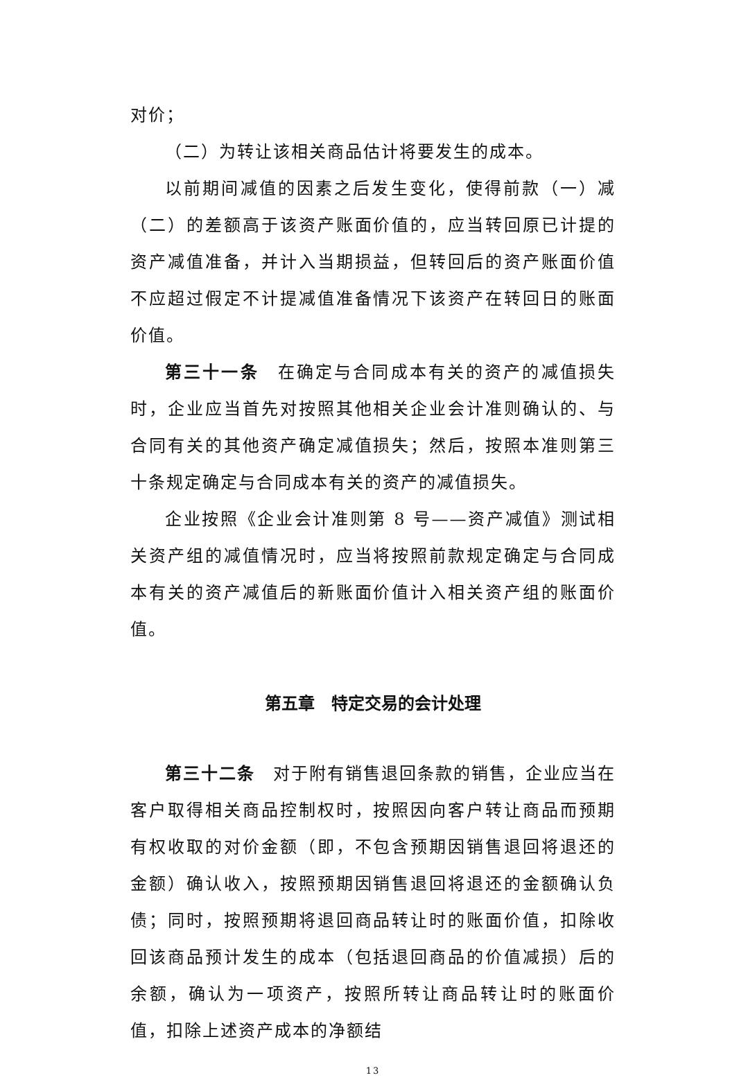对价；
（二）为转让该相关商品估计将要发生的成本。
以前期间减值的因素之后发生变化，使得前款（一）减（二）的差额高于该资产账面价值的，应当转回原已计提的资产减值准备，并计入当期损益，但转回后的资产账面价值不应超过假定不计提减值准备情况下该资产在转回日的账面价值。
第三十一条　在确定与合同成本有关的资产的减值损失时，企业应当首先对按照其他相关企业会计准则确认的、与合同有关的其他资产确定减值损失；然后，按照本准则第三十条规定确定与合同成本有关的资产的减值损失。
企业按照《企业会计准则第 8 号——资产减值》测试相关资产组的减值情况时，应当将按照前款规定确定与合同成本有关的资产减值后的新账面价值计入相关资产组的账面价值。
第五章　特定交易的会计处理
第三十二条　对于附有销售退回条款的销售，企业应当在客户取得相关商品控制权时，按照因向客户转让商品而预期有权收取的对价金额（即，不包含预期因销售退回将退还的金额）确认收入，按照预期因销售退回将退还的金额确认负债；同时，按照预期将退回商品转让时的账面价值，扣除收回该商品预计发生的成本（包括退回商品的价值减损）后的余额，确认为一项资产，按照所转让商品转让时的账面价值，扣除上述资产成本的净额结
13